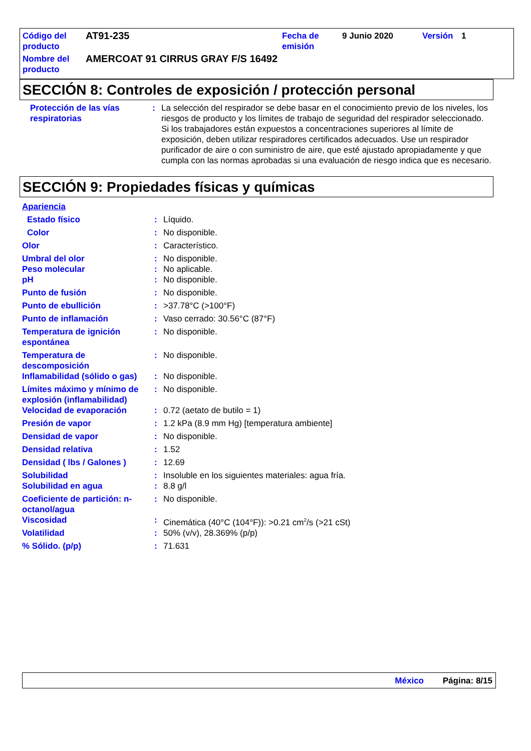| Código del producto | AT91-235 | Fecha de emisión | 9 Junio 2020 | Versión | 1 |
| Nombre del producto | AMERCOAT 91 CIRRUS GRAY F/S 16492 | | | | |
SECCIÓN 8: Controles de exposición / protección personal
| | Protección de las vías respiratorias | : | La selección del respirador se debe basar en el conocimiento previo de los niveles, los riesgos de producto y los límites de trabajo de seguridad del respirador seleccionado. Si los trabajadores están expuestos a concentraciones superiores al límite de exposición, deben utilizar respiradores certificados adecuados. Use un respirador purificador de aire o con suministro de aire, que esté ajustado apropiadamente y que cumpla con las normas aprobadas si una evaluación de riesgo indica que es necesario. |
SECCIÓN 9: Propiedades físicas y químicas
| Apariencia | | |
| Estado físico | : | Líquido. |
| Color | : | No disponible. |
| Olor | : | Característico. |
| Umbral del olor | : | No disponible. |
| Peso molecular | : | No aplicable. |
| pH | : | No disponible. |
| Punto de fusión | : | No disponible. |
| Punto de ebullición | : | >37.78°C (>100°F) |
| Punto de inflamación | : | Vaso cerrado: 30.56°C (87°F) |
| Temperatura de ignición espontánea | : | No disponible. |
| Temperatura de descomposición | : | No disponible. |
| Inflamabilidad (sólido o gas) | : | No disponible. |
| Límites máximo y mínimo de explosión (inflamabilidad) | : | No disponible. |
| Velocidad de evaporación | : | 0.72 (aetato de butilo = 1) |
| Presión de vapor | : | 1.2 kPa (8.9 mm Hg) [temperatura ambiente] |
| Densidad de vapor | : | No disponible. |
| Densidad relativa | : | 1.52 |
| Densidad ( lbs / Galones ) | : | 12.69 |
| Solubilidad | : | Insoluble en los siguientes materiales: agua fría. |
| Solubilidad en agua | : | 8.8 g/l |
| Coeficiente de partición: n-octanol/agua | : | No disponible. |
| Viscosidad | : | Cinemática (40°C (104°F)): >0.21 cm<sup>2</sup>/s (>21 cSt) |
| Volatilidad | : | 50% (v/v), 28.369% (p/p) |
| % Sólido. (p/p) | : | 71.631 |
México Página: 8/15